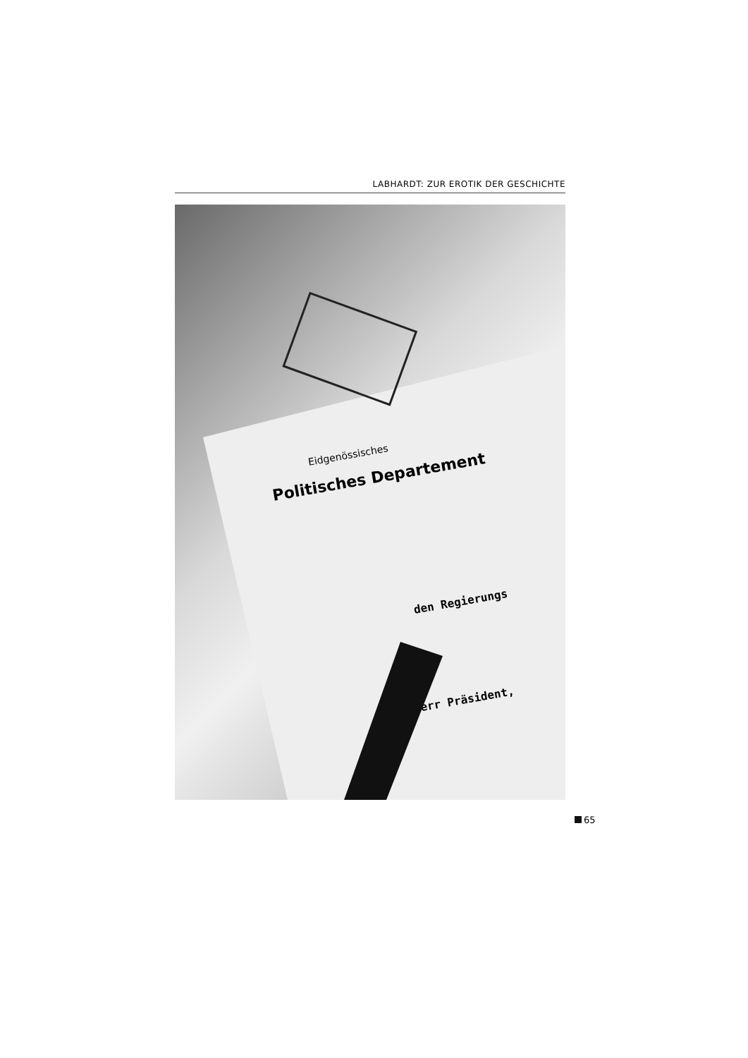LABHARDT: ZUR EROTIK DER GESCHICHTE
Eidgenössisches
Politisches Departement
den Regierungs
Herr Präsident,
65